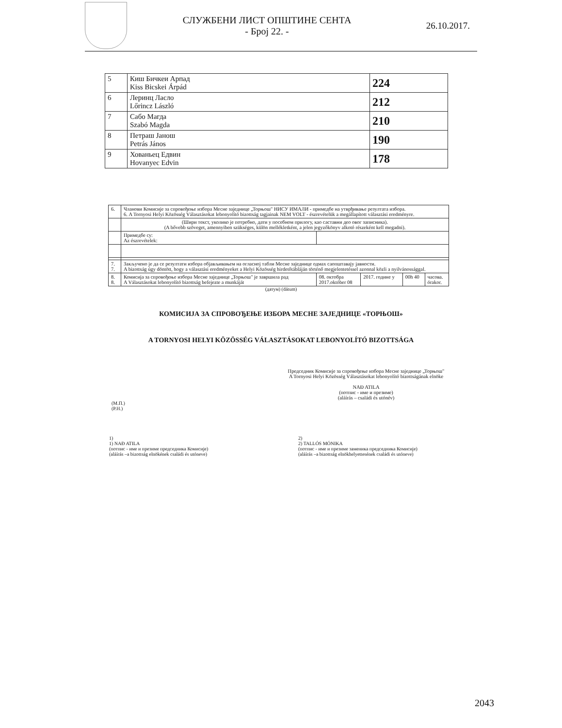СЛУЖБЕНИ ЛИСТ ОПШТИНЕ СЕНТА
- Број 22. -
26.10.2017.
| 5 | Киш Бичкеи Арпад Kiss Bicskei Árpád | 224 |
| 6 | Леринц Ласло Lőrincz László | 212 |
| 7 | Сабо Магда Szabó Magda | 210 |
| 8 | Петраш Јанош Petrás János | 190 |
| 9 | Хованьец Едвин Hovanyec Edvin | 178 |
| 6. | Чланови Комисије за спровођење избора Месне заједнице „Торњош" НИСУ ИМАЛИ - примедбе на утврђивање резултата избора. 6. A Tornyosi Helyi Közösség Választásokat lebonyolító bizottság tagjainak NEM VOLT - észrevételük a megállapított választási eredményre. | | | | |
| | (Шири текст, уколико је потребно, дати у посебном прилогу, као саставни део овог записника). (A bővebb szöveget, amennyiben szükséges, külön mellékletként, a jelen jegyzőkönyv alkotó részeként kell megadni). | | | | |
| | Примедбе су: Az észrevételek: | | | | |
| 7. 7. | Закључено је да се резултати избора објављивањем на огласној табли Месне заједнице одмах саопштавају јавности. A bizottság úgy döntött, hogy a választási eredményeket a Helyi Közösség hirdetőtábláján történő megjelentetéssel azonnal közli a nyilvánossággal. | | | | |
| 8. 8. | Комисија за спровођење избора Месне заједнице „Торњош" је завршила рад A Választásokat lebonyolító bizottság befejezte a munkáját | 08. октобра 2017.október 08 | 2017. године у | 00h 40 | часова. órakor. |
(датум) (dátum)
КОМИСИЈА ЗА СПРОВОЂЕЊЕ ИЗБОРА МЕСНЕ ЗАЈЕДНИЦЕ «ТОРЊОШ»
A TORNYOSI HELYI KÖZÖSSÉG VÁLASZTÁSOKAT LEBONYOLÍTÓ BIZOTTSÁGA
Председник Комисије за спровођење избора Месне заједнице „Торњош"
A Tornyosi Helyi Közösség Választásokat lebonyolító bizottságának elnöke
NAĐ ATILA
(потпис - име и презиме)
(aláírás – családi és utónév)
(М.П.)
(P.H.)
1)
1) NAĐ ATILA
(потпис - име и презиме председника Комисије)
(aláírás –a bizottság elnökének családi és utóneve)
2)
2) TALLÓS MÓNIKA
(потпис - име и презиме заменика председника Комисије)
(aláírás –a bizottság elnökhelyettesének családi és utóneve)
2043